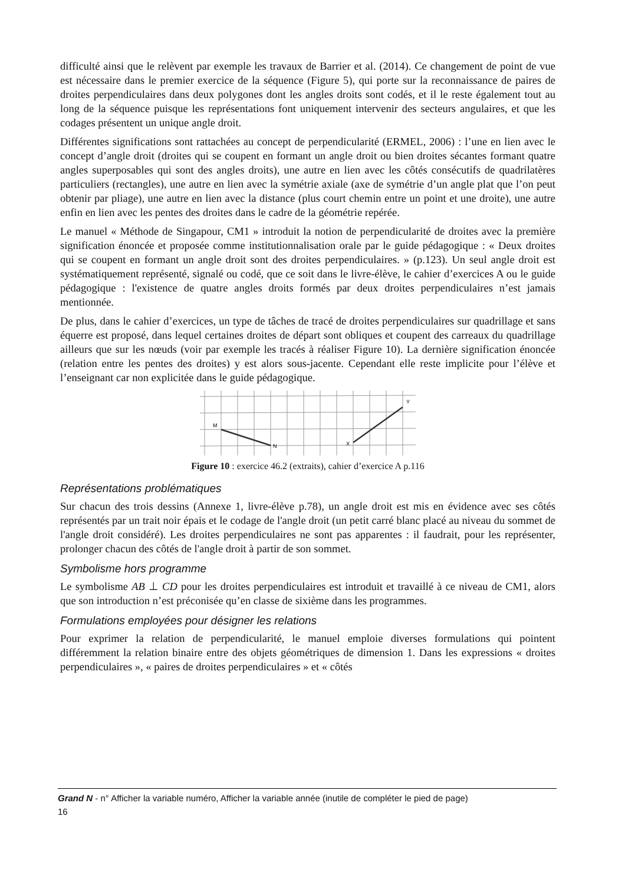difficulté ainsi que le relèvent par exemple les travaux de Barrier et al. (2014). Ce changement de point de vue est nécessaire dans le premier exercice de la séquence (Figure 5), qui porte sur la reconnaissance de paires de droites perpendiculaires dans deux polygones dont les angles droits sont codés, et il le reste également tout au long de la séquence puisque les représentations font uniquement intervenir des secteurs angulaires, et que les codages présentent un unique angle droit.
Différentes significations sont rattachées au concept de perpendicularité (ERMEL, 2006) : l’une en lien avec le concept d’angle droit (droites qui se coupent en formant un angle droit ou bien droites sécantes formant quatre angles superposables qui sont des angles droits), une autre en lien avec les côtés consécutifs de quadrilatères particuliers (rectangles), une autre en lien avec la symétrie axiale (axe de symétrie d’un angle plat que l’on peut obtenir par pliage), une autre en lien avec la distance (plus court chemin entre un point et une droite), une autre enfin en lien avec les pentes des droites dans le cadre de la géométrie repérée.
Le manuel « Méthode de Singapour, CM1 » introduit la notion de perpendicularité de droites avec la première signification énoncée et proposée comme institutionnalisation orale par le guide pédagogique : « Deux droites qui se coupent en formant un angle droit sont des droites perpendiculaires. » (p.123). Un seul angle droit est systématiquement représenté, signalé ou codé, que ce soit dans le livre-élève, le cahier d’exercices A ou le guide pédagogique : l'existence de quatre angles droits formés par deux droites perpendiculaires n’est jamais mentionnée.
De plus, dans le cahier d’exercices, un type de tâches de tracé de droites perpendiculaires sur quadrillage et sans équerre est proposé, dans lequel certaines droites de départ sont obliques et coupent des carreaux du quadrillage ailleurs que sur les nœuds (voir par exemple les tracés à réaliser Figure 10). La dernière signification énoncée (relation entre les pentes des droites) y est alors sous-jacente. Cependant elle reste implicite pour l’élève et l’enseignant car non explicitée dans le guide pédagogique.
M
N
X
Y
Figure 10 : exercice 46.2 (extraits), cahier d’exercice A p.116
Représentations problématiques
Sur chacun des trois dessins (Annexe 1, livre-élève p.78), un angle droit est mis en évidence avec ses côtés représentés par un trait noir épais et le codage de l'angle droit (un petit carré blanc placé au niveau du sommet de l'angle droit considéré). Les droites perpendiculaires ne sont pas apparentes : il faudrait, pour les représenter, prolonger chacun des côtés de l'angle droit à partir de son sommet.
Symbolisme hors programme
Le symbolisme AB ⊥ CD pour les droites perpendiculaires est introduit et travaillé à ce niveau de CM1, alors que son introduction n’est préconisée qu’en classe de sixième dans les programmes.
Formulations employées pour désigner les relations
Pour exprimer la relation de perpendicularité, le manuel emploie diverses formulations qui pointent différemment la relation binaire entre des objets géométriques de dimension 1. Dans les expressions « droites perpendiculaires », « paires de droites perpendiculaires » et « côtés
Grand N - n° Afficher la variable numéro, Afficher la variable année (inutile de compléter le pied de page)
16